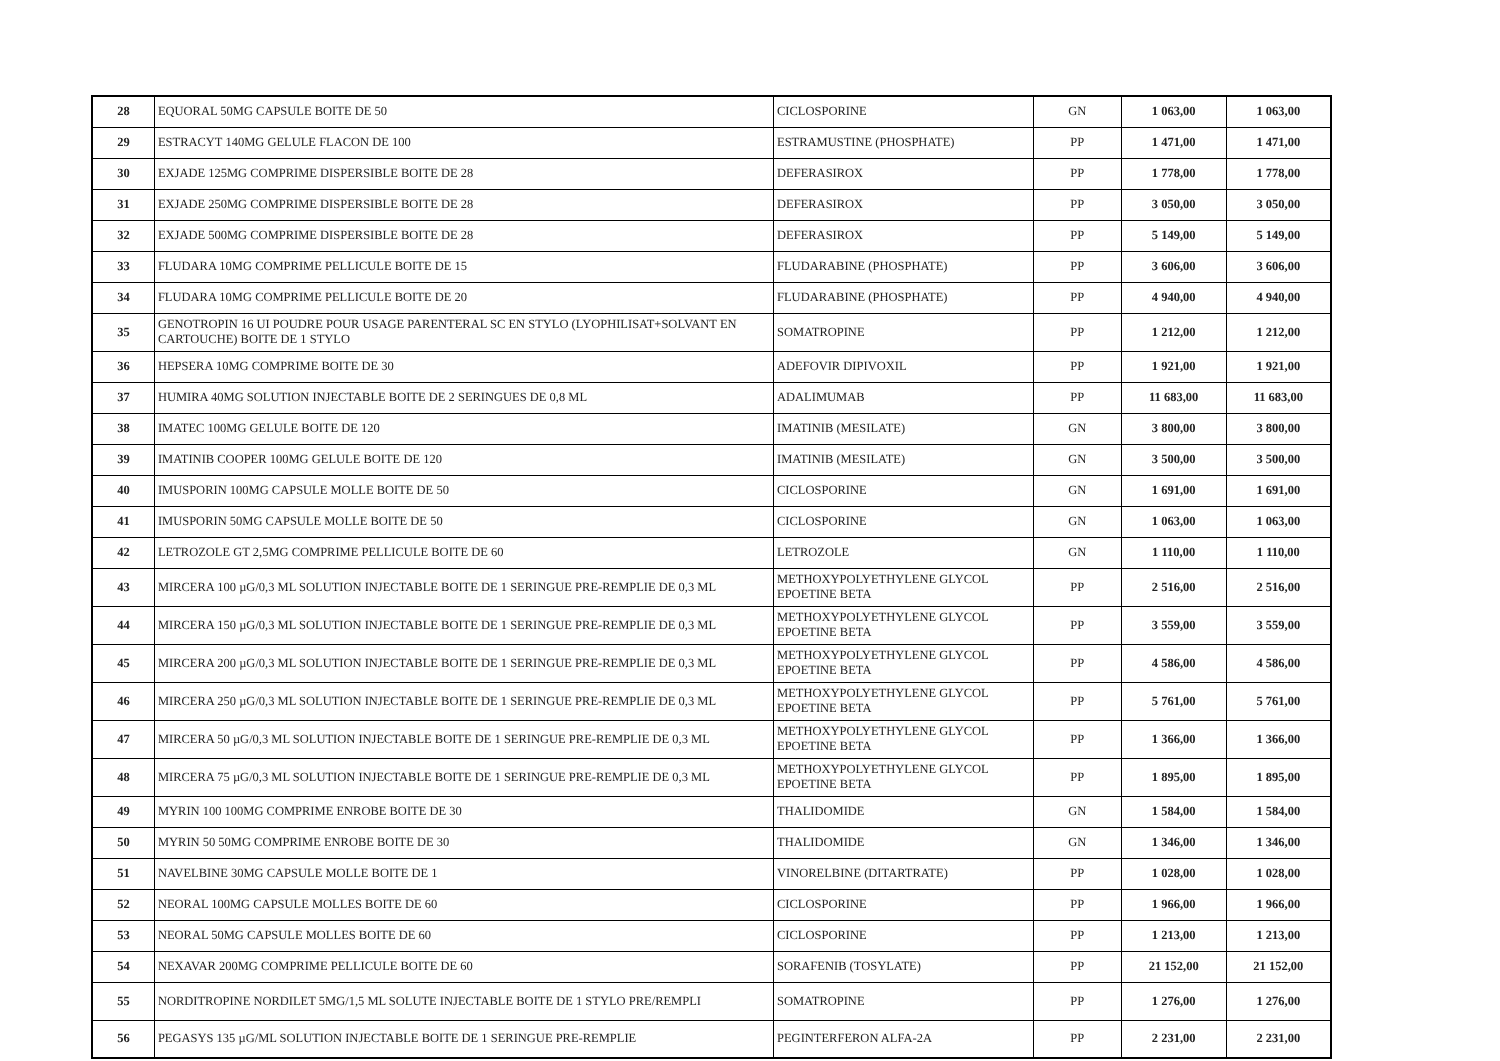| 28 | EQUORAL 50MG CAPSULE BOITE DE 50 | CICLOSPORINE | GN | 1 063,00 | 1 063,00 |
| 29 | ESTRACYT 140MG GELULE FLACON DE 100 | ESTRAMUSTINE (PHOSPHATE) | PP | 1 471,00 | 1 471,00 |
| 30 | EXJADE 125MG COMPRIME DISPERSIBLE BOITE DE 28 | DEFERASIROX | PP | 1 778,00 | 1 778,00 |
| 31 | EXJADE 250MG COMPRIME DISPERSIBLE BOITE DE 28 | DEFERASIROX | PP | 3 050,00 | 3 050,00 |
| 32 | EXJADE 500MG COMPRIME DISPERSIBLE BOITE DE 28 | DEFERASIROX | PP | 5 149,00 | 5 149,00 |
| 33 | FLUDARA 10MG COMPRIME PELLICULE BOITE DE 15 | FLUDARABINE (PHOSPHATE) | PP | 3 606,00 | 3 606,00 |
| 34 | FLUDARA 10MG COMPRIME PELLICULE BOITE DE 20 | FLUDARABINE (PHOSPHATE) | PP | 4 940,00 | 4 940,00 |
| 35 | GENOTROPIN 16 UI POUDRE POUR USAGE PARENTERAL SC EN STYLO (LYOPHILISAT+SOLVANT EN CARTOUCHE) BOITE DE 1 STYLO | SOMATROPINE | PP | 1 212,00 | 1 212,00 |
| 36 | HEPSERA 10MG COMPRIME BOITE DE 30 | ADEFOVIR DIPIVOXIL | PP | 1 921,00 | 1 921,00 |
| 37 | HUMIRA 40MG SOLUTION INJECTABLE BOITE DE 2 SERINGUES DE 0,8 ML | ADALIMUMAB | PP | 11 683,00 | 11 683,00 |
| 38 | IMATEC 100MG GELULE BOITE DE 120 | IMATINIB (MESILATE) | GN | 3 800,00 | 3 800,00 |
| 39 | IMATINIB COOPER 100MG GELULE BOITE DE 120 | IMATINIB (MESILATE) | GN | 3 500,00 | 3 500,00 |
| 40 | IMUSPORIN 100MG CAPSULE MOLLE BOITE DE 50 | CICLOSPORINE | GN | 1 691,00 | 1 691,00 |
| 41 | IMUSPORIN 50MG CAPSULE MOLLE BOITE DE 50 | CICLOSPORINE | GN | 1 063,00 | 1 063,00 |
| 42 | LETROZOLE GT 2,5MG COMPRIME PELLICULE BOITE DE 60 | LETROZOLE | GN | 1 110,00 | 1 110,00 |
| 43 | MIRCERA 100 µG/0,3 ML SOLUTION INJECTABLE BOITE DE 1 SERINGUE PRE-REMPLIE DE 0,3 ML | METHOXYPOLYETHYLENE GLYCOL EPOETINE BETA | PP | 2 516,00 | 2 516,00 |
| 44 | MIRCERA 150 µG/0,3 ML SOLUTION INJECTABLE BOITE DE 1 SERINGUE PRE-REMPLIE DE 0,3 ML | METHOXYPOLYETHYLENE GLYCOL EPOETINE BETA | PP | 3 559,00 | 3 559,00 |
| 45 | MIRCERA 200 µG/0,3 ML SOLUTION INJECTABLE BOITE DE 1 SERINGUE PRE-REMPLIE DE 0,3 ML | METHOXYPOLYETHYLENE GLYCOL EPOETINE BETA | PP | 4 586,00 | 4 586,00 |
| 46 | MIRCERA 250 µG/0,3 ML SOLUTION INJECTABLE BOITE DE 1 SERINGUE PRE-REMPLIE DE 0,3 ML | METHOXYPOLYETHYLENE GLYCOL EPOETINE BETA | PP | 5 761,00 | 5 761,00 |
| 47 | MIRCERA 50 µG/0,3 ML SOLUTION INJECTABLE BOITE DE 1 SERINGUE PRE-REMPLIE DE 0,3 ML | METHOXYPOLYETHYLENE GLYCOL EPOETINE BETA | PP | 1 366,00 | 1 366,00 |
| 48 | MIRCERA 75 µG/0,3 ML SOLUTION INJECTABLE BOITE DE 1 SERINGUE PRE-REMPLIE DE 0,3 ML | METHOXYPOLYETHYLENE GLYCOL EPOETINE BETA | PP | 1 895,00 | 1 895,00 |
| 49 | MYRIN 100 100MG COMPRIME ENROBE BOITE DE 30 | THALIDOMIDE | GN | 1 584,00 | 1 584,00 |
| 50 | MYRIN 50 50MG COMPRIME ENROBE BOITE DE 30 | THALIDOMIDE | GN | 1 346,00 | 1 346,00 |
| 51 | NAVELBINE 30MG CAPSULE MOLLE BOITE DE 1 | VINORELBINE (DITARTRATE) | PP | 1 028,00 | 1 028,00 |
| 52 | NEORAL 100MG CAPSULE MOLLES BOITE DE 60 | CICLOSPORINE | PP | 1 966,00 | 1 966,00 |
| 53 | NEORAL 50MG CAPSULE MOLLES BOITE DE 60 | CICLOSPORINE | PP | 1 213,00 | 1 213,00 |
| 54 | NEXAVAR 200MG COMPRIME PELLICULE BOITE DE 60 | SORAFENIB (TOSYLATE) | PP | 21 152,00 | 21 152,00 |
| 55 | NORDITROPINE NORDILET 5MG/1,5 ML SOLUTE INJECTABLE BOITE DE 1 STYLO PRE/REMPLI | SOMATROPINE | PP | 1 276,00 | 1 276,00 |
| 56 | PEGASYS 135 µG/ML SOLUTION INJECTABLE BOITE DE 1 SERINGUE PRE-REMPLIE | PEGINTERFERON ALFA-2A | PP | 2 231,00 | 2 231,00 |